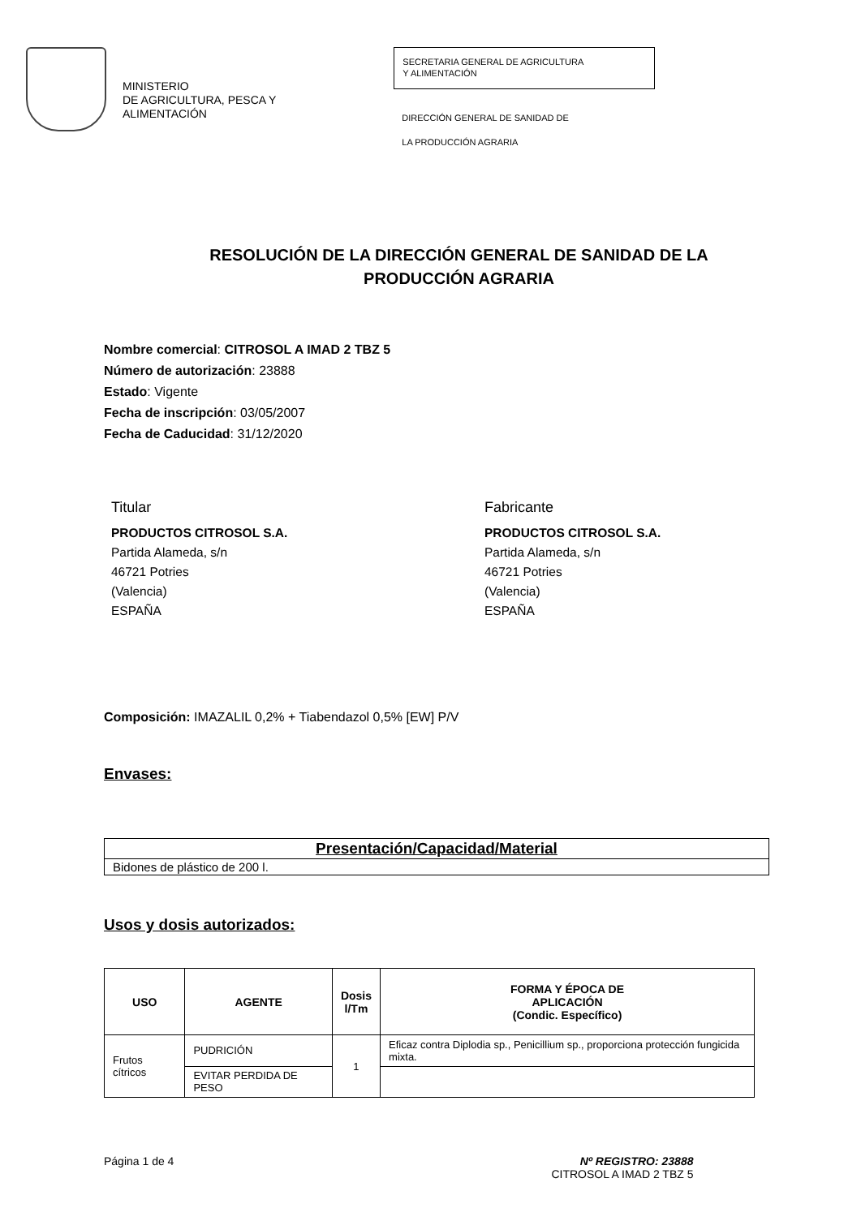MINISTERIO
DE AGRICULTURA, PESCA Y
ALIMENTACIÓN
SECRETARIA GENERAL DE AGRICULTURA
Y ALIMENTACIÓN
DIRECCIÓN GENERAL DE SANIDAD DE
LA PRODUCCIÓN AGRARIA
RESOLUCIÓN DE LA DIRECCIÓN GENERAL DE SANIDAD DE LA
PRODUCCIÓN AGRARIA
Nombre comercial: CITROSOL A IMAD 2 TBZ 5
Número de autorización: 23888
Estado: Vigente
Fecha de inscripción: 03/05/2007
Fecha de Caducidad: 31/12/2020
Titular
PRODUCTOS CITROSOL S.A.
Partida Alameda, s/n
46721 Potries
(Valencia)
ESPAÑA
Fabricante
PRODUCTOS CITROSOL S.A.
Partida Alameda, s/n
46721 Potries
(Valencia)
ESPAÑA
Composición: IMAZALIL 0,2% + Tiabendazol 0,5% [EW] P/V
Envases:
| Presentación/Capacidad/Material |
| --- |
| Bidones de plástico de 200 l. |
Usos y dosis autorizados:
| USO | AGENTE | Dosis l/Tm | FORMA Y ÉPOCA DE APLICACIÓN (Condic. Específico) |
| --- | --- | --- | --- |
| Frutos cítricos | PUDRICIÓN | 1 | Eficaz contra Diplodia sp., Penicillium sp., proporciona protección fungicida mixta. |
| | EVITAR PERDIDA DE PESO | | |
Página 1 de 4 Nº REGISTRO: 23888
CITROSOL A IMAD 2 TBZ 5